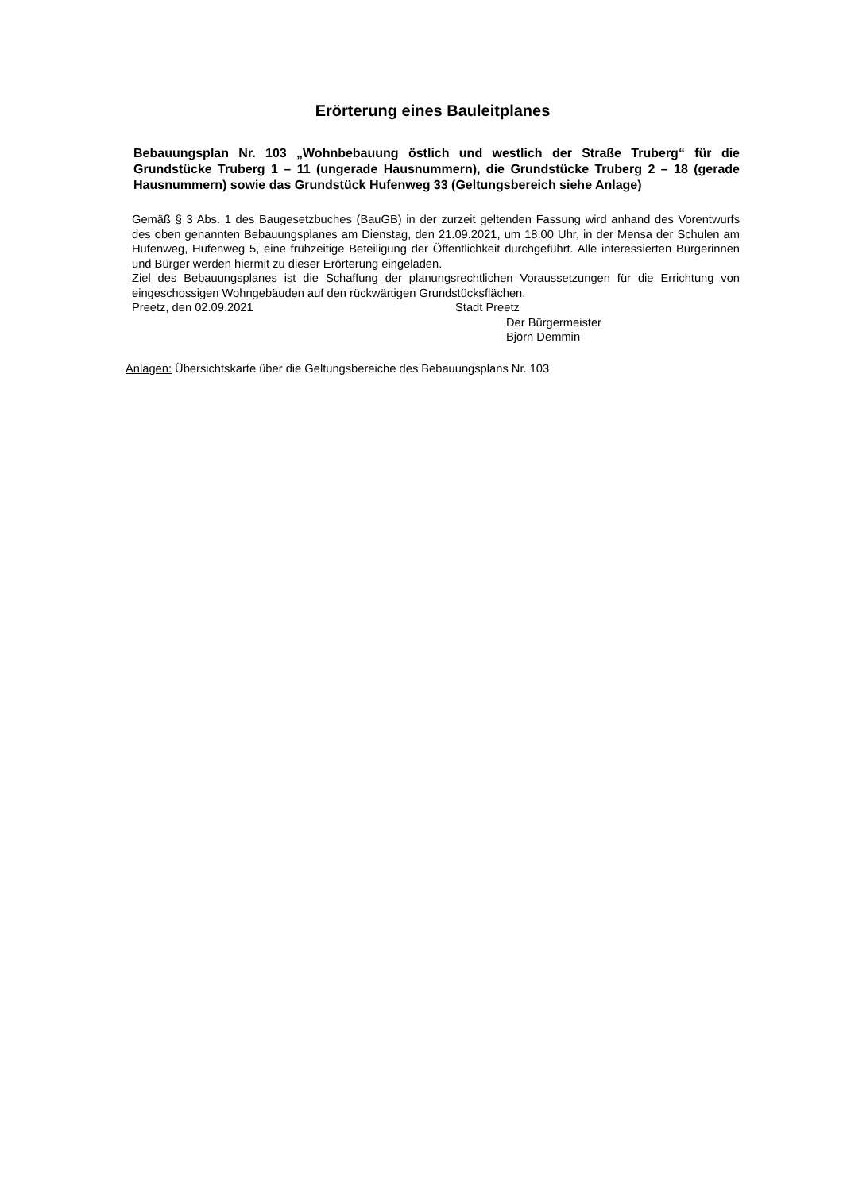Erörterung eines Bauleitplanes
Bebauungsplan Nr. 103 „Wohnbebauung östlich und westlich der Straße Truberg“ für die Grundstücke Truberg 1 – 11 (ungerade Hausnummern), die Grundstücke Truberg 2 – 18 (gerade Hausnummern) sowie das Grundstück Hufenweg 33 (Geltungsbereich siehe Anlage)
Gemäß § 3 Abs. 1 des Baugesetzbuches (BauGB) in der zurzeit geltenden Fassung wird anhand des Vorentwurfs des oben genannten Bebauungsplanes am Dienstag, den 21.09.2021, um 18.00 Uhr, in der Mensa der Schulen am Hufenweg, Hufenweg 5, eine frühzeitige Beteiligung der Öffentlichkeit durchgeführt. Alle interessierten Bürgerinnen und Bürger werden hiermit zu dieser Erörterung eingeladen.
Ziel des Bebauungsplanes ist die Schaffung der planungsrechtlichen Voraussetzungen für die Errichtung von eingeschossigen Wohngebäuden auf den rückwärtigen Grundstücksflächen.
Preetz, den 02.09.2021 Stadt Preetz
Der Bürgermeister
Björn Demmin
Anlagen: Übersichtskarte über die Geltungsbereiche des Bebauungsplans Nr. 103